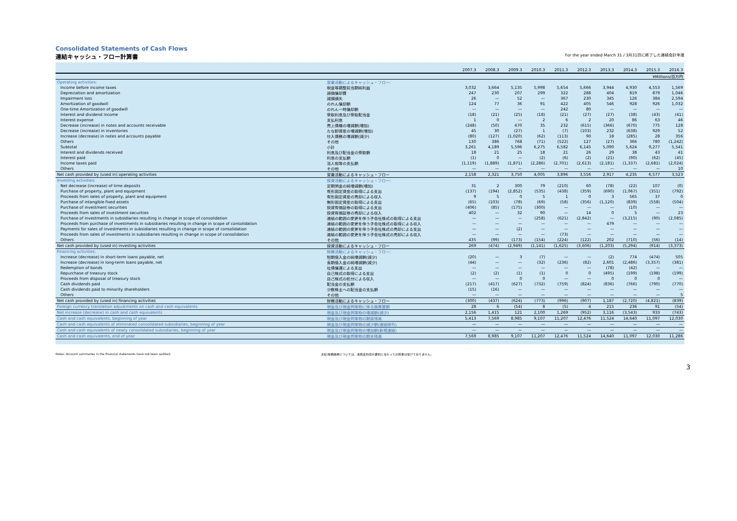Consolidated Statements of Cash Flows
連結キャッシュ・フロー計算書 For the year ended March 31 / 3月31日に終了した連結会計年度
| | | 2007.3 | 2008.3 | 2009.3 | 2010.3 | 2011.3 | 2012.3 | 2013.3 | 2014.3 | 2015.3 | 2016.3 |
| | | ¥Millions/百万円 | | | | | | | | | |
| Operating activities: | 営業活動によるキャッシュ・フロー: | | | | | | | | | | |
| Income before income taxes | 税金等調整前当期純利益 | 3,032 | 3,664 | 5,135 | 5,998 | 5,654 | 5,666 | 3,944 | 4,930 | 4,553 | 1,569 |
| Depreciation and amortization | 減価償却費 | 247 | 230 | 207 | 299 | 322 | 288 | 404 | 819 | 879 | 1,046 |
| Impairment loss | 減損損失 | 26 | — | 52 | — | 367 | 230 | 345 | 126 | 384 | 2,594 |
| Amortization of goodwill | のれん償却額 | 124 | 77 | 36 | 91 | 422 | 405 | 546 | 928 | 926 | 1,032 |
| One-time Amortization of goodwill | のれん一時償却額 | — | — | — | — | 242 | 80 | — | — | — | — |
| Interest and dividend income | 受取利息及び受取配当金 | (18) | (21) | (25) | (18) | (21) | (27) | (27) | (38) | (43) | (41) |
| Interest expense | 支払利息 | 1 | 0 | — | 2 | 6 | 2 | 20 | 86 | 63 | 46 |
| Decrease (increase) in notes and accounts receivable | 売上債権の増減額(増加) | (248) | (50) | 470 | 35 | 232 | (615) | (366) | (670) | 775 | 128 |
| Decrease (increase) in inventories | たな卸資産の増減額(増加) | 45 | 30 | (27) | 1 | (7) | (103) | 232 | (638) | 929 | 52 |
| Increase (decrease) in notes and accounts payable | 仕入債務の増減額(減少) | (80) | (127) | (1,020) | (62) | (113) | 90 | 18 | (285) | 28 | 356 |
| Others | その他 | 130 | 386 | 768 | (71) | (522) | 127 | (27) | 366 | 780 | (1,242) |
| Subtotal | 小計 | 3,261 | 4,189 | 5,596 | 6,275 | 6,582 | 6,145 | 5,090 | 5,624 | 9,277 | 5,541 |
| Interest and dividends received | 利息及び配当金の受取額 | 18 | 21 | 25 | 18 | 21 | 26 | 29 | 38 | 43 | 41 |
| Interest paid | 利息の支払額 | (1) | 0 | — | (2) | (6) | (2) | (21) | (90) | (62) | (45) |
| Income taxes paid | 法人税等の支払額 | (1,119) | (1,889) | (1,871) | (2,286) | (2,701) | (2,613) | (2,181) | (1,337) | (2,681) | (2,024) |
| Others | その他 | — | — | — | — | — | — | — | — | — | 10 |
| Net cash provided by (used in) operating activities | 営業活動によるキャッシュ・フロー | 2,158 | 2,321 | 3,750 | 4,005 | 3,896 | 3,556 | 2,917 | 4,235 | 6,577 | 3,523 |
| Investing activities: | 投資活動によるキャッシュ・フロー: | | | | | | | | | | |
| Net decrease (increase) of time deposits | 定期預金の純増減額(増加) | 31 | 2 | 300 | 79 | (210) | 60 | (78) | (22) | 107 | (0) |
| Purchase of property, plant and equipment | 有形固定資産の取得による支出 | (137) | (194) | (2,852) | (535) | (438) | (359) | (690) | (1,067) | (351) | (792) |
| Proceeds from sales of property, plant and equipment | 有形固定資産の売却による収入 | 9 | 5 | 0 | 5 | 1 | 0 | 3 | 565 | 37 | 0 |
| Purchase of intangible fixed assets | 無形固定資産の取得による支出 | (65) | (103) | (78) | (69) | (58) | (356) | (1,120) | (839) | (558) | (504) |
| Purchase of investment securities | 投資有価証券の取得による支出 | (406) | (85) | (175) | (300) | — | — | — | (10) | — | — |
| Proceeds from sales of investment securities | 投資有価証券の売却による収入 | 402 | — | 32 | 90 | — | 14 | 0 | 5 | — | 23 |
| Purchase of investments in subsidiaries resulting in change in scope of consolidation | 連結の範囲の変更を伴う子会社株式の取得による支出 | — | — | — | (258) | (621) | (2,842) | — | (3,215) | (90) | (2,085) |
| Proceeds from purchase of investments in subsidiaries resulting in change in scope of consolidation | 連結の範囲の変更を伴う子会社株式の取得による収入 | — | — | — | — | — | — | 479 | — | — | — |
| Payments for sales of investments in subsidiaries resulting in change in scope of consolidation | 連結の範囲の変更を伴う子会社株式の売却による支出 | — | — | (2) | — | — | — | — | — | — | — |
| Proceeds from sales of investments in subsidiaries resulting in change in scope of consolidation | 連結の範囲の変更を伴う子会社株式の売却による収入 | — | — | — | — | (73) | — | — | — | — | — |
| Others | その他 | 435 | (99) | (173) | (154) | (224) | (122) | 202 | (710) | (56) | (14) |
| Net cash provided by (used in) investing activities | 投資活動によるキャッシュ・フロー | 269 | (474) | (2,949) | (1,141) | (1,625) | (3,606) | (1,203) | (5,294) | (914) | (3,373) |
| Financing activities: | 財務活動によるキャッシュ・フロー: | | | | | | | | | | |
| Increase (decrease) in short-term loans payable, net | 短期借入金の純増減額(減少) | (20) | — | 3 | (7) | — | — | (2) | 774 | (474) | 505 |
| Increase (decrease) in long-term loans payable, net | 長期借入金の純増減額(減少) | (44) | — | — | (32) | (236) | (82) | 2,601 | (2,486) | (3,357) | (381) |
| Redemption of bonds | 社債償還による支出 | — | — | — | — | — | — | (78) | (42) | — | — |
| Repurchase of treasury stock | 自己株式の取得による支出 | (2) | (2) | (1) | (1) | 0 | 0 | (495) | (199) | (198) | (199) |
| Proceeds from disposal of treasury stock | 自己株式の処分による収入 | — | — | 0 | 0 | — | — | 0 | 0 | 0 | — |
| Cash dividends paid | 配当金の支払額 | (217) | (417) | (627) | (732) | (759) | (824) | (836) | (766) | (790) | (770) |
| Cash dividends paid to minority shareholders | 少数株主への配当金の支払額 | (15) | (16) | — | — | — | — | — | — | — | — |
| Others | その他 | — | — | — | — | — | — | — | — | — | 5 |
| Net cash provided by (used in) financing activities | 財務活動によるキャッシュ・フロー | (300) | (437) | (624) | (773) | (996) | (907) | 1,187 | (2,720) | (4,821) | (839) |
| Foreign currency translation adjustments on cash and cash equivalents | 現金及び現金同等物に係る換算差額 | 28 | 6 | (54) | 8 | (5) | 4 | 215 | 236 | 91 | (54) |
| Net increase (decrease) in cash and cash equivalents | 現金及び現金同等物の増減額(減少) | 2,156 | 1,415 | 121 | 2,100 | 1,269 | (952) | 3,116 | (3,543) | 933 | (743) |
| Cash and cash equivalents, beginning of year | 現金及び現金同等物の期首残高 | 5,413 | 7,569 | 8,985 | 9,107 | 11,207 | 12,476 | 11,524 | 14,640 | 11,097 | 12,030 |
| Cash and cash equivalents of eliminated consolidated subsidiaries, beginning of year | 現金及び現金同等物の減少額(連結除外) | — | — | — | — | — | — | — | — | — | — |
| Cash and cash equivalents of newly consolidated subsidiaries, beginning of year | 現金及び現金同等物の増加額(新規連結) | — | — | — | — | — | — | — | — | — | — |
| Cash and cash equivalents, end of year | 現金及び現金同等物の期末残高 | 7,569 | 8,985 | 9,107 | 11,207 | 12,476 | 11,524 | 14,640 | 11,097 | 12,030 | 11,286 |
Notes: Account summaries in the financial statements have not been audited. 注記:財務諸表については、各勘定科目の要約に当たっての監査は受けておりません。
3